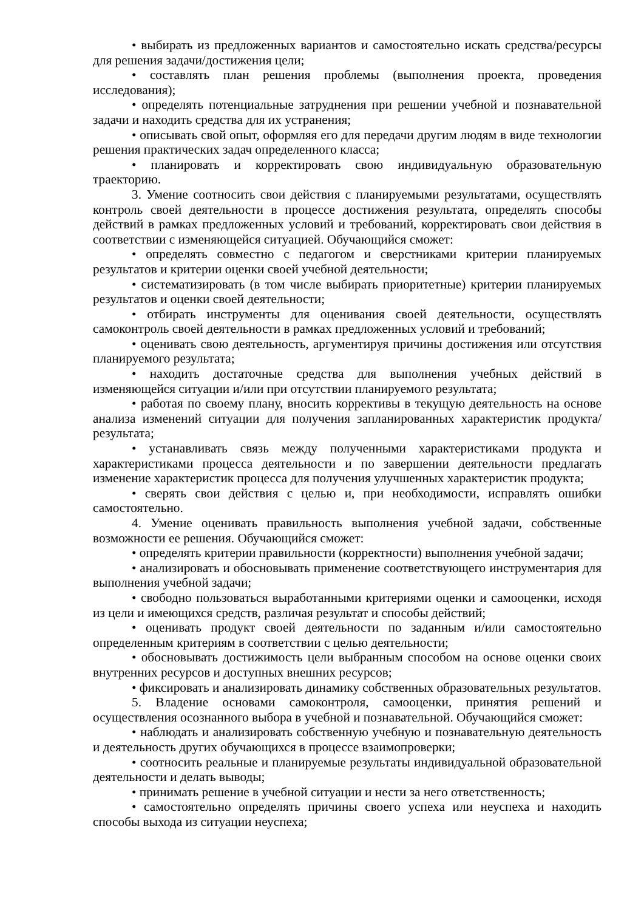• выбирать из предложенных вариантов и самостоятельно искать средства/ресурсы для решения задачи/достижения цели;
• составлять план решения проблемы (выполнения проекта, проведения исследования);
• определять потенциальные затруднения при решении учебной и познавательной задачи и находить средства для их устранения;
• описывать свой опыт, оформляя его для передачи другим людям в виде технологии решения практических задач определенного класса;
• планировать и корректировать свою индивидуальную образовательную траекторию.
3. Умение соотносить свои действия с планируемыми результатами, осуществлять контроль своей деятельности в процессе достижения результата, определять способы действий в рамках предложенных условий и требований, корректировать свои действия в соответствии с изменяющейся ситуацией. Обучающийся сможет:
• определять совместно с педагогом и сверстниками критерии планируемых результатов и критерии оценки своей учебной деятельности;
• систематизировать (в том числе выбирать приоритетные) критерии планируемых результатов и оценки своей деятельности;
• отбирать инструменты для оценивания своей деятельности, осуществлять самоконтроль своей деятельности в рамках предложенных условий и требований;
• оценивать свою деятельность, аргументируя причины достижения или отсутствия планируемого результата;
• находить достаточные средства для выполнения учебных действий в изменяющейся ситуации и/или при отсутствии планируемого результата;
• работая по своему плану, вносить коррективы в текущую деятельность на основе анализа изменений ситуации для получения запланированных характеристик продукта/результата;
• устанавливать связь между полученными характеристиками продукта и характеристиками процесса деятельности и по завершении деятельности предлагать изменение характеристик процесса для получения улучшенных характеристик продукта;
• сверять свои действия с целью и, при необходимости, исправлять ошибки самостоятельно.
4. Умение оценивать правильность выполнения учебной задачи, собственные возможности ее решения. Обучающийся сможет:
• определять критерии правильности (корректности) выполнения учебной задачи;
• анализировать и обосновывать применение соответствующего инструментария для выполнения учебной задачи;
• свободно пользоваться выработанными критериями оценки и самооценки, исходя из цели и имеющихся средств, различая результат и способы действий;
• оценивать продукт своей деятельности по заданным и/или самостоятельно определенным критериям в соответствии с целью деятельности;
• обосновывать достижимость цели выбранным способом на основе оценки своих внутренних ресурсов и доступных внешних ресурсов;
• фиксировать и анализировать динамику собственных образовательных результатов.
5. Владение основами самоконтроля, самооценки, принятия решений и осуществления осознанного выбора в учебной и познавательной. Обучающийся сможет:
• наблюдать и анализировать собственную учебную и познавательную деятельность и деятельность других обучающихся в процессе взаимопроверки;
• соотносить реальные и планируемые результаты индивидуальной образовательной деятельности и делать выводы;
• принимать решение в учебной ситуации и нести за него ответственность;
• самостоятельно определять причины своего успеха или неуспеха и находить способы выхода из ситуации неуспеха;